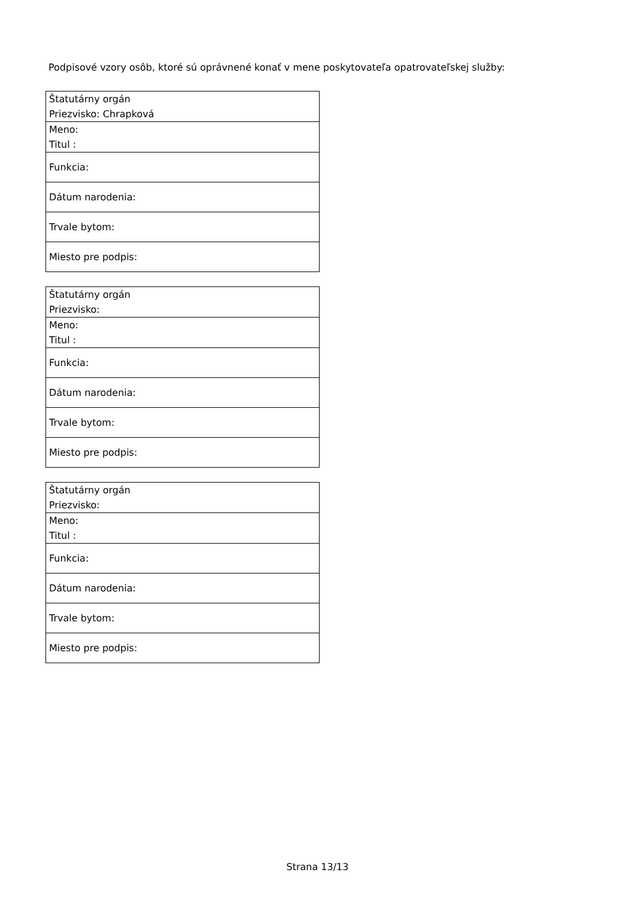Podpisové vzory osôb, ktoré sú oprávnené konať v mene poskytovateľa opatrovateľskej služby:
| Štatutárny orgán Priezvisko: Chrapková |
| Meno: Titul : |
| Funkcia: |
| Dátum narodenia: |
| Trvale bytom: |
| Miesto pre podpis: |
| Štatutárny orgán Priezvisko: |
| Meno: Titul : |
| Funkcia: |
| Dátum narodenia: |
| Trvale bytom: |
| Miesto pre podpis: |
| Štatutárny orgán Priezvisko: |
| Meno: Titul : |
| Funkcia: |
| Dátum narodenia: |
| Trvale bytom: |
| Miesto pre podpis: |
Strana 13/13